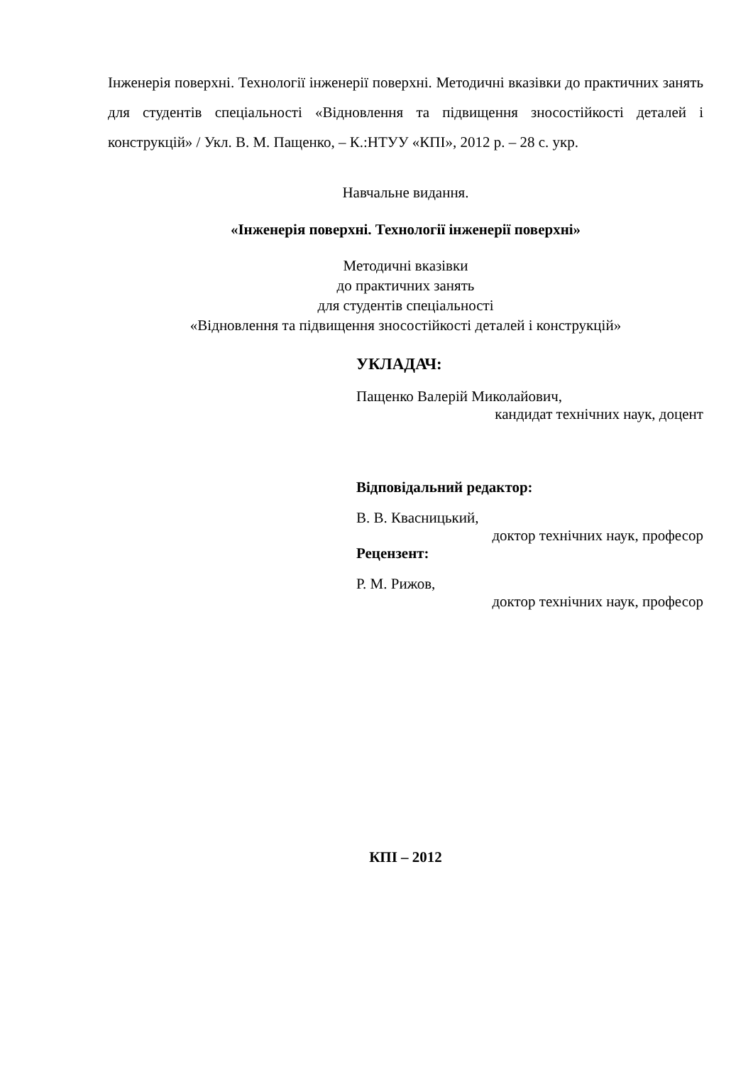Інженерія поверхні. Технології інженерії поверхні. Методичні вказівки до практичних занять для студентів спеціальності «Відновлення та підвищення зносостійкості деталей і конструкцій» / Укл. В. М. Пащенко, – К.:НТУУ «КПІ», 2012 р. – 28 с. укр.
Навчальне видання.
«Інженерія поверхні. Технології інженерії поверхні»
Методичні вказівки
до практичних занять
для студентів спеціальності
«Відновлення та підвищення зносостійкості деталей і конструкцій»
УКЛАДАЧ:
Пащенко Валерій Миколайович,
кандидат технічних наук, доцент
Відповідальний редактор:
В. В. Квасницький,
доктор технічних наук, професор
Рецензент:
Р. М. Рижов,
доктор технічних наук, професор
КПІ – 2012